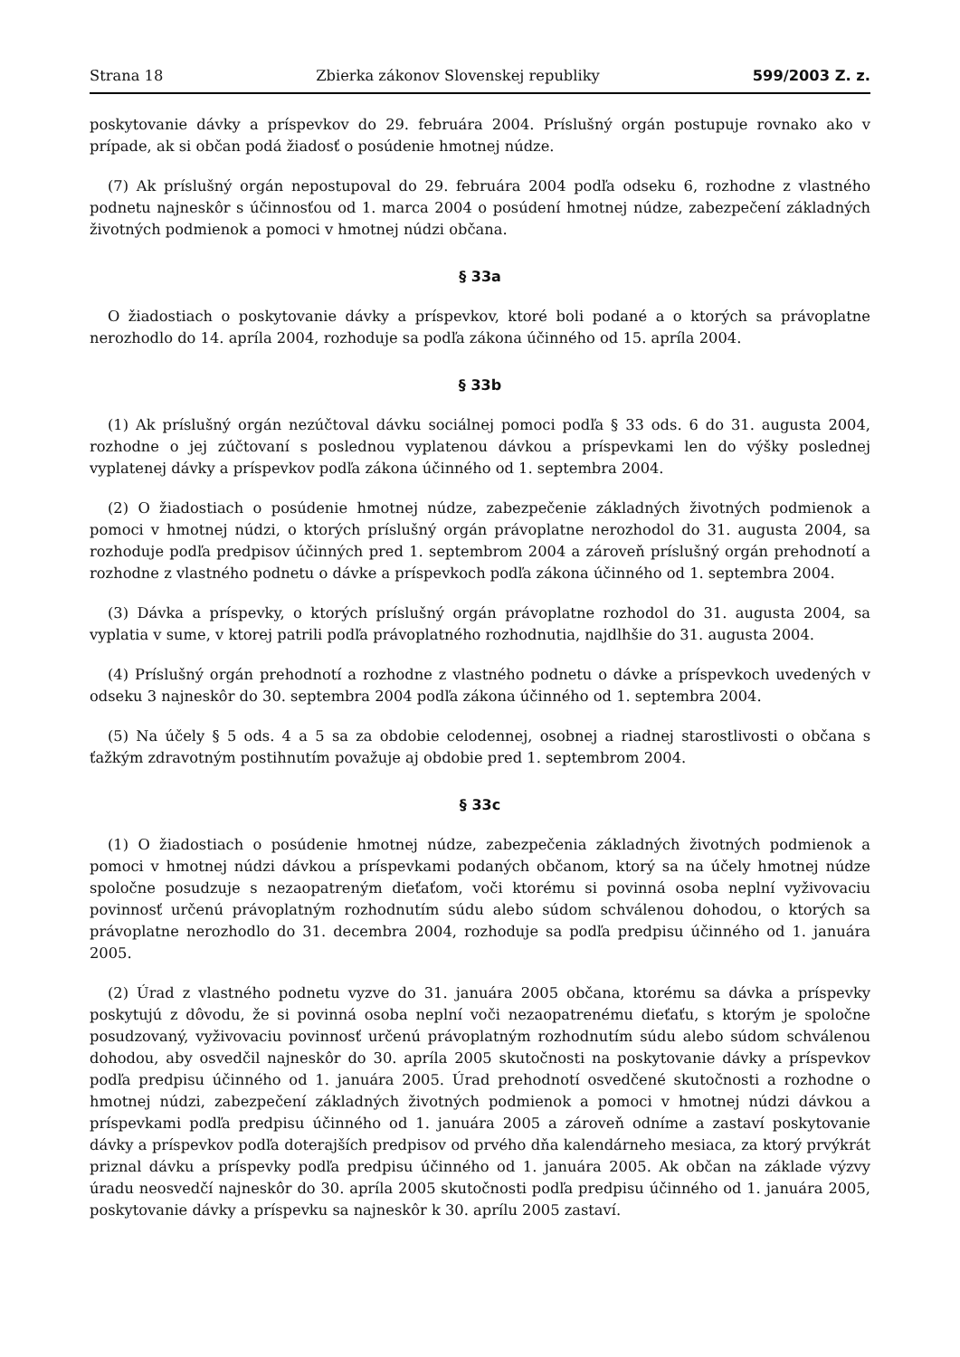Strana 18 Zbierka zákonov Slovenskej republiky 599/2003 Z. z.
poskytovanie dávky a príspevkov do 29. februára 2004. Príslušný orgán postupuje rovnako ako v prípade, ak si občan podá žiadosť o posúdenie hmotnej núdze.
(7) Ak príslušný orgán nepostupoval do 29. februára 2004 podľa odseku 6, rozhodne z vlastného podnetu najneskôr s účinnosťou od 1. marca 2004 o posúdení hmotnej núdze, zabezpečení základných životných podmienok a pomoci v hmotnej núdzi občana.
§ 33a
O žiadostiach o poskytovanie dávky a príspevkov, ktoré boli podané a o ktorých sa právoplatne nerozhodlo do 14. apríla 2004, rozhoduje sa podľa zákona účinného od 15. apríla 2004.
§ 33b
(1) Ak príslušný orgán nezúčtoval dávku sociálnej pomoci podľa § 33 ods. 6 do 31. augusta 2004, rozhodne o jej zúčtovaní s poslednou vyplatenou dávkou a príspevkami len do výšky poslednej vyplatenej dávky a príspevkov podľa zákona účinného od 1. septembra 2004.
(2) O žiadostiach o posúdenie hmotnej núdze, zabezpečenie základných životných podmienok a pomoci v hmotnej núdzi, o ktorých príslušný orgán právoplatne nerozhodol do 31. augusta 2004, sa rozhoduje podľa predpisov účinných pred 1. septembrom 2004 a zároveň príslušný orgán prehodnotí a rozhodne z vlastného podnetu o dávke a príspevkoch podľa zákona účinného od 1. septembra 2004.
(3) Dávka a príspevky, o ktorých príslušný orgán právoplatne rozhodol do 31. augusta 2004, sa vyplatia v sume, v ktorej patrili podľa právoplatného rozhodnutia, najdlhšie do 31. augusta 2004.
(4) Príslušný orgán prehodnotí a rozhodne z vlastného podnetu o dávke a príspevkoch uvedených v odseku 3 najneskôr do 30. septembra 2004 podľa zákona účinného od 1. septembra 2004.
(5) Na účely § 5 ods. 4 a 5 sa za obdobie celodennej, osobnej a riadnej starostlivosti o občana s ťažkým zdravotným postihnutím považuje aj obdobie pred 1. septembrom 2004.
§ 33c
(1) O žiadostiach o posúdenie hmotnej núdze, zabezpečenia základných životných podmienok a pomoci v hmotnej núdzi dávkou a príspevkami podaných občanom, ktorý sa na účely hmotnej núdze spoločne posudzuje s nezaopatreným dieťaťom, voči ktorému si povinná osoba neplní vyživovaciu povinnosť určenú právoplatným rozhodnutím súdu alebo súdom schválenou dohodou, o ktorých sa právoplatne nerozhodlo do 31. decembra 2004, rozhoduje sa podľa predpisu účinného od 1. januára 2005.
(2) Úrad z vlastného podnetu vyzve do 31. januára 2005 občana, ktorému sa dávka a príspevky poskytujú z dôvodu, že si povinná osoba neplní voči nezaopatrenému dieťaťu, s ktorým je spoločne posudzovaný, vyživovaciu povinnosť určenú právoplatným rozhodnutím súdu alebo súdom schválenou dohodou, aby osvedčil najneskôr do 30. apríla 2005 skutočnosti na poskytovanie dávky a príspevkov podľa predpisu účinného od 1. januára 2005. Úrad prehodnotí osvedčené skutočnosti a rozhodne o hmotnej núdzi, zabezpečení základných životných podmienok a pomoci v hmotnej núdzi dávkou a príspevkami podľa predpisu účinného od 1. januára 2005 a zároveň odníme a zastaví poskytovanie dávky a príspevkov podľa doterajších predpisov od prvého dňa kalendárneho mesiaca, za ktorý prvýkrát priznal dávku a príspevky podľa predpisu účinného od 1. januára 2005. Ak občan na základe výzvy úradu neosvedčí najneskôr do 30. apríla 2005 skutočnosti podľa predpisu účinného od 1. januára 2005, poskytovanie dávky a príspevku sa najneskôr k 30. aprílu 2005 zastaví.